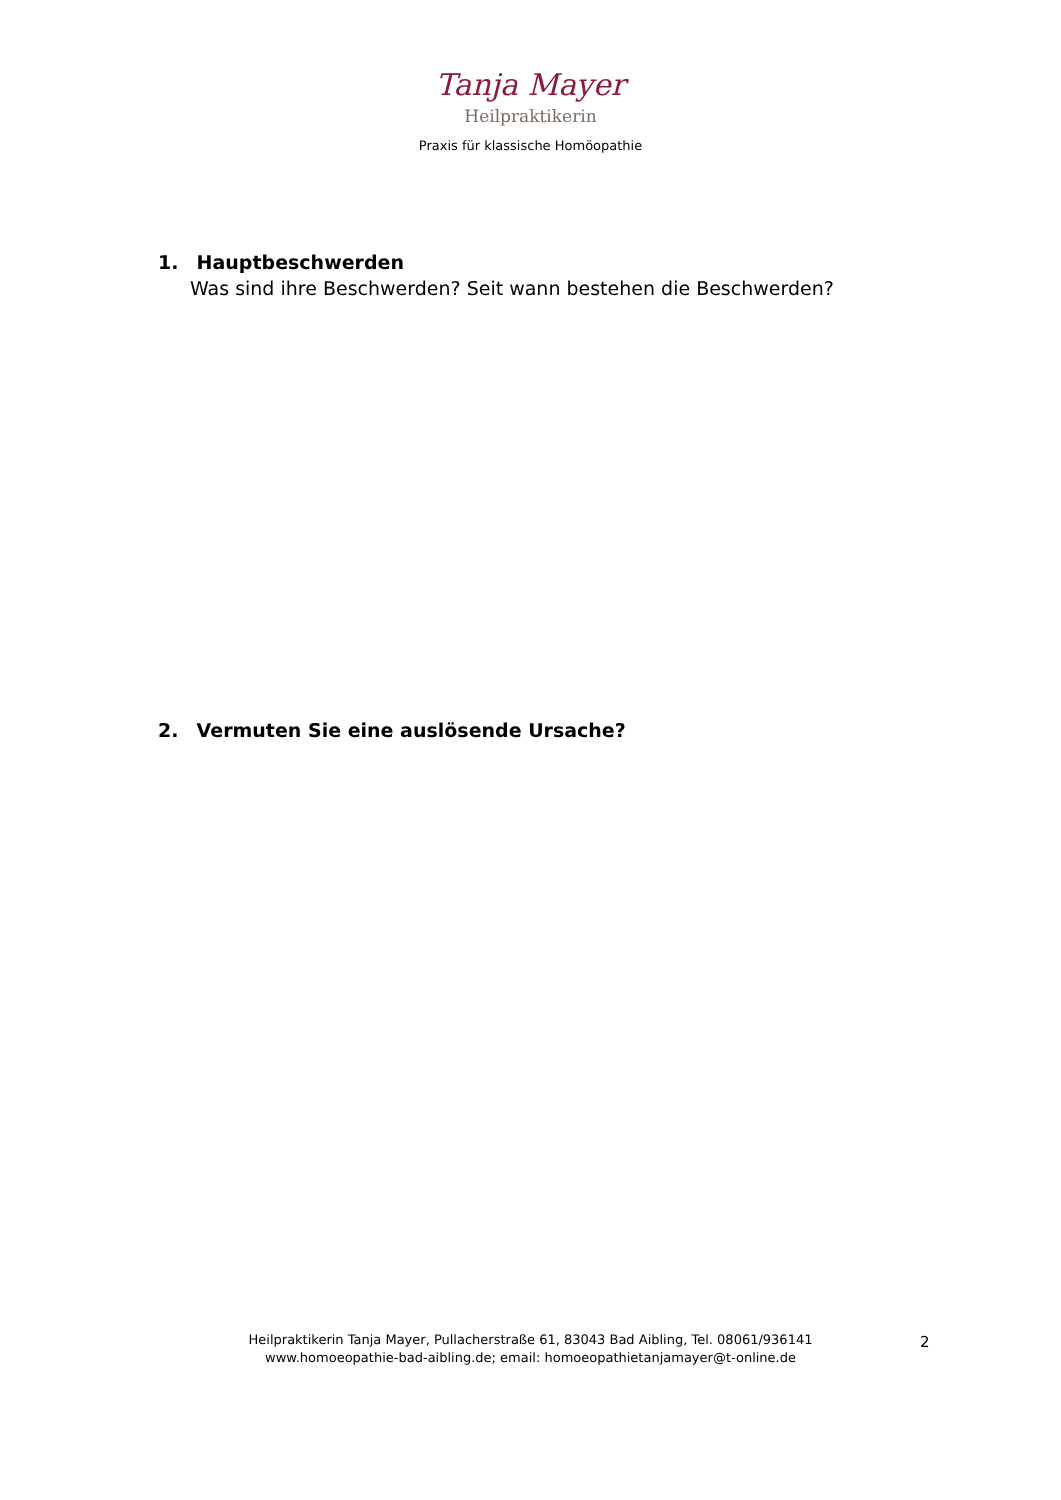Tanja Mayer
Heilpraktikerin
Praxis für klassische Homöopathie
1. Hauptbeschwerden
Was sind ihre Beschwerden? Seit wann bestehen die Beschwerden?
2. Vermuten Sie eine auslösende Ursache?
Heilpraktikerin Tanja Mayer, Pullacherstraße 61, 83043 Bad Aibling, Tel. 08061/936141
www.homoeopathie-bad-aibling.de; email: homoeopathietanjamayer@t-online.de
2